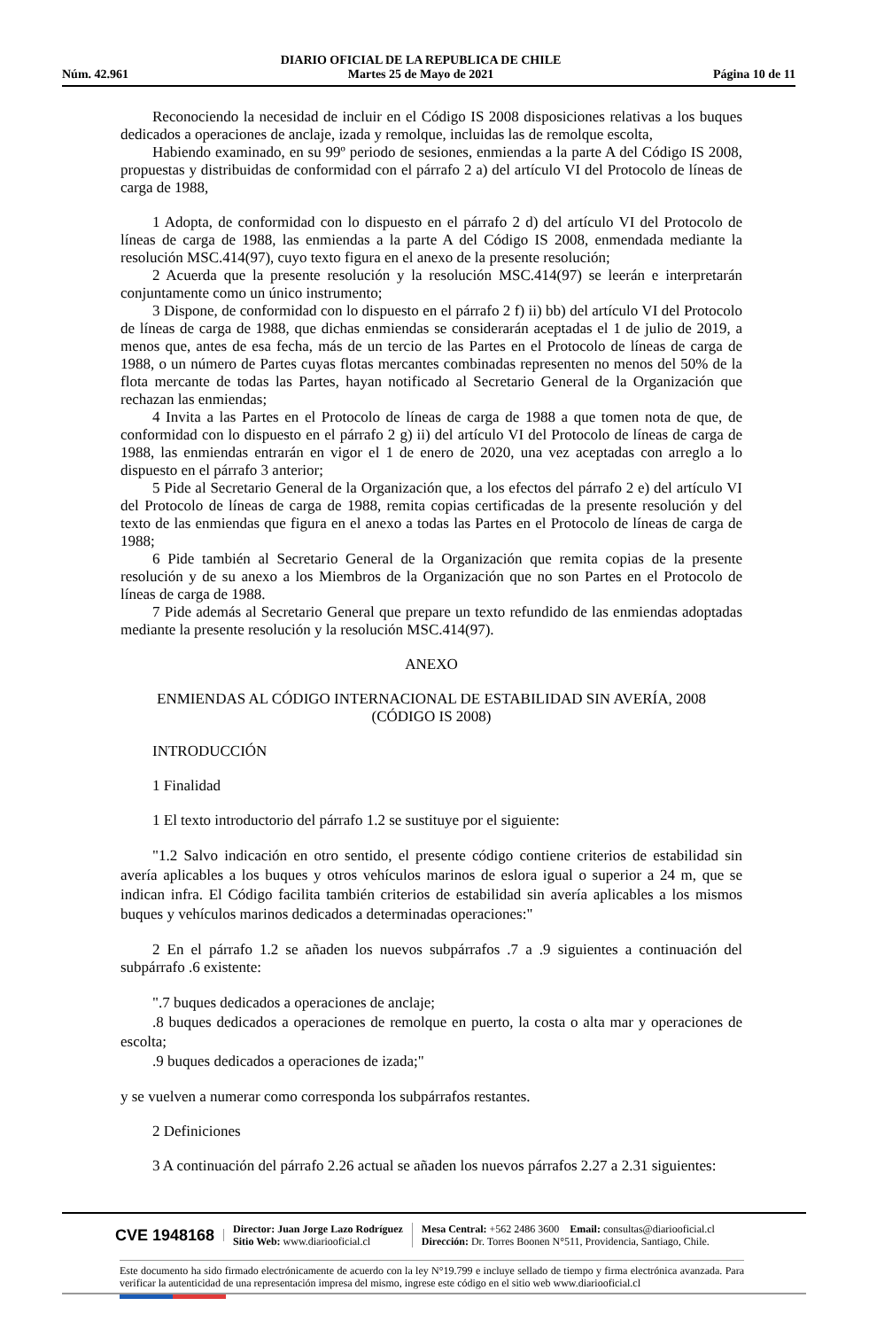Núm. 42.961 DIARIO OFICIAL DE LA REPUBLICA DE CHILE
Martes 25 de Mayo de 2021 Página 10 de 11
Reconociendo la necesidad de incluir en el Código IS 2008 disposiciones relativas a los buques dedicados a operaciones de anclaje, izada y remolque, incluidas las de remolque escolta,
Habiendo examinado, en su 99º periodo de sesiones, enmiendas a la parte A del Código IS 2008, propuestas y distribuidas de conformidad con el párrafo 2 a) del artículo VI del Protocolo de líneas de carga de 1988,
1 Adopta, de conformidad con lo dispuesto en el párrafo 2 d) del artículo VI del Protocolo de líneas de carga de 1988, las enmiendas a la parte A del Código IS 2008, enmendada mediante la resolución MSC.414(97), cuyo texto figura en el anexo de la presente resolución;
2 Acuerda que la presente resolución y la resolución MSC.414(97) se leerán e interpretarán conjuntamente como un único instrumento;
3 Dispone, de conformidad con lo dispuesto en el párrafo 2 f) ii) bb) del artículo VI del Protocolo de líneas de carga de 1988, que dichas enmiendas se considerarán aceptadas el 1 de julio de 2019, a menos que, antes de esa fecha, más de un tercio de las Partes en el Protocolo de líneas de carga de 1988, o un número de Partes cuyas flotas mercantes combinadas representen no menos del 50% de la flota mercante de todas las Partes, hayan notificado al Secretario General de la Organización que rechazan las enmiendas;
4 Invita a las Partes en el Protocolo de líneas de carga de 1988 a que tomen nota de que, de conformidad con lo dispuesto en el párrafo 2 g) ii) del artículo VI del Protocolo de líneas de carga de 1988, las enmiendas entrarán en vigor el 1 de enero de 2020, una vez aceptadas con arreglo a lo dispuesto en el párrafo 3 anterior;
5 Pide al Secretario General de la Organización que, a los efectos del párrafo 2 e) del artículo VI del Protocolo de líneas de carga de 1988, remita copias certificadas de la presente resolución y del texto de las enmiendas que figura en el anexo a todas las Partes en el Protocolo de líneas de carga de 1988;
6 Pide también al Secretario General de la Organización que remita copias de la presente resolución y de su anexo a los Miembros de la Organización que no son Partes en el Protocolo de líneas de carga de 1988.
7 Pide además al Secretario General que prepare un texto refundido de las enmiendas adoptadas mediante la presente resolución y la resolución MSC.414(97).
ANEXO
ENMIENDAS AL CÓDIGO INTERNACIONAL DE ESTABILIDAD SIN AVERÍA, 2008
(CÓDIGO IS 2008)
INTRODUCCIÓN
1 Finalidad
1 El texto introductorio del párrafo 1.2 se sustituye por el siguiente:
"1.2 Salvo indicación en otro sentido, el presente código contiene criterios de estabilidad sin avería aplicables a los buques y otros vehículos marinos de eslora igual o superior a 24 m, que se indican infra. El Código facilita también criterios de estabilidad sin avería aplicables a los mismos buques y vehículos marinos dedicados a determinadas operaciones:"
2 En el párrafo 1.2 se añaden los nuevos subpárrafos .7 a .9 siguientes a continuación del subpárrafo .6 existente:
".7 buques dedicados a operaciones de anclaje;
.8 buques dedicados a operaciones de remolque en puerto, la costa o alta mar y operaciones de escolta;
.9 buques dedicados a operaciones de izada;"
y se vuelven a numerar como corresponda los subpárrafos restantes.
2 Definiciones
3 A continuación del párrafo 2.26 actual se añaden los nuevos párrafos 2.27 a 2.31 siguientes:
CVE 1948168 Director: Juan Jorge Lazo Rodríguez
Sitio Web: www.diariooficial.cl Mesa Central: +562 2486 3600 Email: consultas@diariooficial.cl
Dirección: Dr. Torres Boonen N°511, Providencia, Santiago, Chile.
Este documento ha sido firmado electrónicamente de acuerdo con la ley N°19.799 e incluye sellado de tiempo y firma electrónica avanzada. Para verificar la autenticidad de una representación impresa del mismo, ingrese este código en el sitio web www.diariooficial.cl